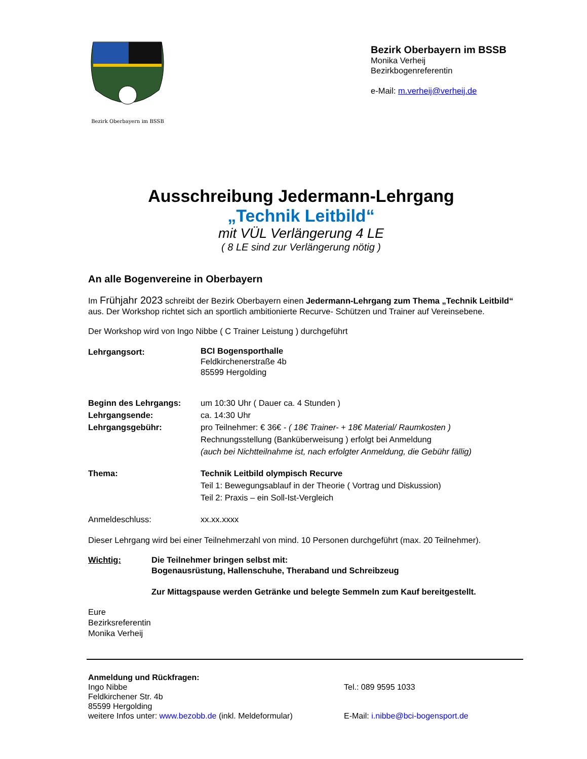Bezirk Oberbayern im BSSB
Bezirk Oberbayern im BSSB
Monika Verheij
Bezirkbogenreferentin
e-Mail: m.verheij@verheij.de
Ausschreibung Jedermann-Lehrgang
„Technik Leitbild“
mit VÜL Verlängerung 4 LE
( 8 LE sind zur Verlängerung nötig )
An alle Bogenvereine in Oberbayern
Im Frühjahr 2023 schreibt der Bezirk Oberbayern einen Jedermann-Lehrgang zum Thema „Technik Leitbild“ aus. Der Workshop richtet sich an sportlich ambitionierte Recurve- Schützen und Trainer auf Vereinsebene.
Der Workshop wird von Ingo Nibbe ( C Trainer Leistung ) durchgeführt
Lehrgangsort:
BCI Bogensporthalle
Feldkirchenerstraße 4b
85599 Hergolding
Beginn des Lehrgangs: um 10:30 Uhr ( Dauer ca. 4 Stunden )
Lehrgangsende: ca. 14:30 Uhr
Lehrgangsgebühr: pro Teilnehmer: € 36€ - ( 18€ Trainer- + 18€ Material/ Raumkosten )
Rechnungsstellung (Banküberweisung ) erfolgt bei Anmeldung
(auch bei Nichtteilnahme ist, nach erfolgter Anmeldung, die Gebühr fällig)
Thema: Technik Leitbild olympisch Recurve
Teil 1: Bewegungsablauf in der Theorie ( Vortrag und Diskussion)
Teil 2: Praxis – ein Soll-Ist-Vergleich
Anmeldeschluss: xx.xx.xxxx
Dieser Lehrgang wird bei einer Teilnehmerzahl von mind. 10 Personen durchgeführt (max. 20 Teilnehmer).
Wichtig: Die Teilnehmer bringen selbst mit:
Bogenausrüstung, Hallenschuhe, Theraband und Schreibzeug
Zur Mittagspause werden Getränke und belegte Semmeln zum Kauf bereitgestellt.
Eure
Bezirksreferentin
Monika Verheij
Anmeldung und Rückfragen:
Ingo Nibbe
Feldkirchener Str. 4b
85599 Hergolding
weitere Infos unter: www.bezobb.de (inkl. Meldeformular)
Tel.: 089 9595 1033
E-Mail: i.nibbe@bci-bogensport.de